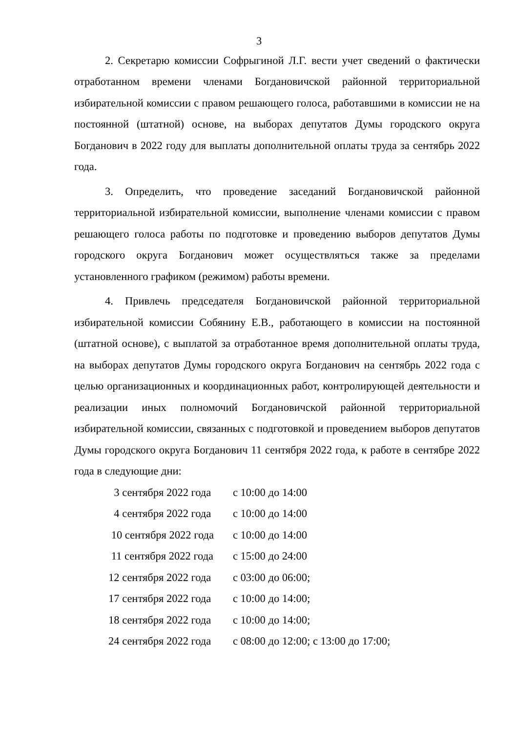3
2. Секретарю комиссии Софрыгиной Л.Г. вести учет сведений о фактически отработанном времени членами Богдановичской районной территориальной избирательной комиссии с правом решающего голоса, работавшими в комиссии не на постоянной (штатной) основе, на выборах депутатов Думы городского округа Богданович в 2022 году для выплаты дополнительной оплаты труда за сентябрь 2022 года.
3. Определить, что проведение заседаний Богдановичской районной территориальной избирательной комиссии, выполнение членами комиссии с правом решающего голоса работы по подготовке и проведению выборов депутатов Думы городского округа Богданович может осуществляться также за пределами установленного графиком (режимом) работы времени.
4. Привлечь председателя Богдановичской районной территориальной избирательной комиссии Собянину Е.В., работающего в комиссии на постоянной (штатной основе), с выплатой за отработанное время дополнительной оплаты труда, на выборах депутатов Думы городского округа Богданович на сентябрь 2022 года с целью организационных и координационных работ, контролирующей деятельности и реализации иных полномочий Богдановичской районной территориальной избирательной комиссии, связанных с подготовкой и проведением выборов депутатов Думы городского округа Богданович 11 сентября 2022 года, к работе в сентябре 2022 года в следующие дни:
| 3 сентября 2022 года | с 10:00 до 14:00 |
| 4 сентября 2022 года | с 10:00 до 14:00 |
| 10 сентября 2022 года | с 10:00 до 14:00 |
| 11 сентября 2022 года | с 15:00 до 24:00 |
| 12 сентября 2022 года | с 03:00 до 06:00; |
| 17 сентября 2022 года | с 10:00 до 14:00; |
| 18 сентября 2022 года | с 10:00 до 14:00; |
| 24 сентября 2022 года | с 08:00 до 12:00; с 13:00 до 17:00; |